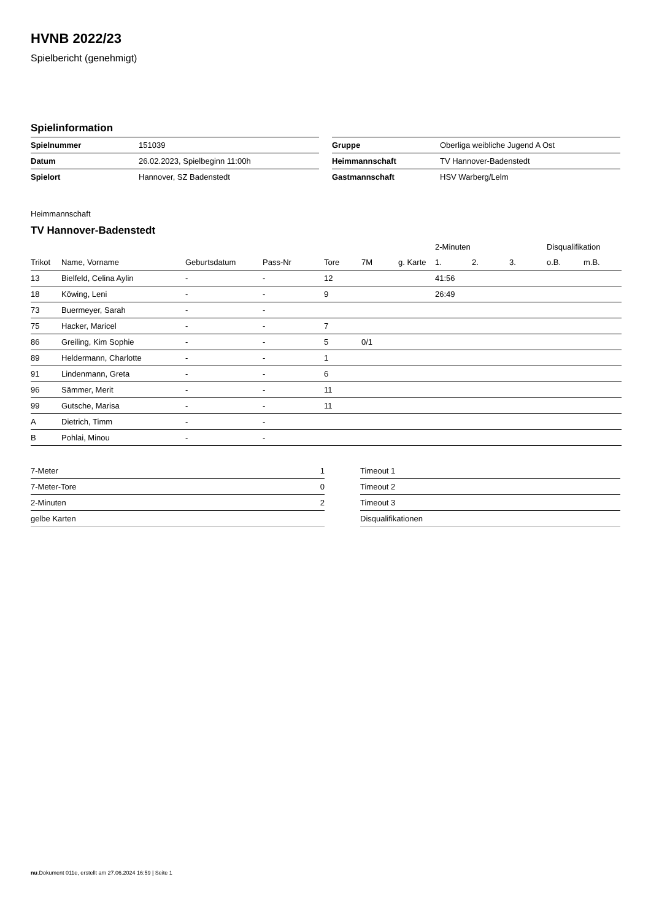HVNB 2022/23
Spielbericht (genehmigt)
Spielinformation
| Spielnummer | 151039 |
| Datum | 26.02.2023, Spielbeginn 11:00h |
| Spielort | Hannover, SZ Badenstedt |
| Gruppe | Oberliga weibliche Jugend A Ost |
| Heimmannschaft | TV Hannover-Badenstedt |
| Gastmannschaft | HSV Warberg/Lelm |
Heimmannschaft
TV Hannover-Badenstedt
| | | | | | | | 2-Minuten | | | Disqualifikation | |
| --- | --- | --- | --- | --- | --- | --- | --- | --- | --- | --- | --- |
| Trikot | Name, Vorname | Geburtsdatum | Pass-Nr | Tore | 7M | g. Karte | 1. | 2. | 3. | o.B. | m.B. |
| 13 | Bielfeld, Celina Aylin | - | - | 12 | | | 41:56 | | | | |
| 18 | Köwing, Leni | - | - | 9 | | | 26:49 | | | | |
| 73 | Buermeyer, Sarah | - | - | | | | | | | | |
| 75 | Hacker, Maricel | - | - | 7 | | | | | | | |
| 86 | Greiling, Kim Sophie | - | - | 5 | 0/1 | | | | | | |
| 89 | Heldermann, Charlotte | - | - | 1 | | | | | | | |
| 91 | Lindenmann, Greta | - | - | 6 | | | | | | | |
| 96 | Sämmer, Merit | - | - | 11 | | | | | | | |
| 99 | Gutsche, Marisa | - | - | 11 | | | | | | | |
| A | Dietrich, Timm | - | - | | | | | | | | |
| B | Pohlai, Minou | - | - | | | | | | | | |
| 7-Meter | 1 |
| 7-Meter-Tore | 0 |
| 2-Minuten | 2 |
| gelbe Karten | |
| Timeout 1 |
| Timeout 2 |
| Timeout 3 |
| Disqualifikationen |
nu.Dokument 011e, erstellt am 27.06.2024 16:59 | Seite 1